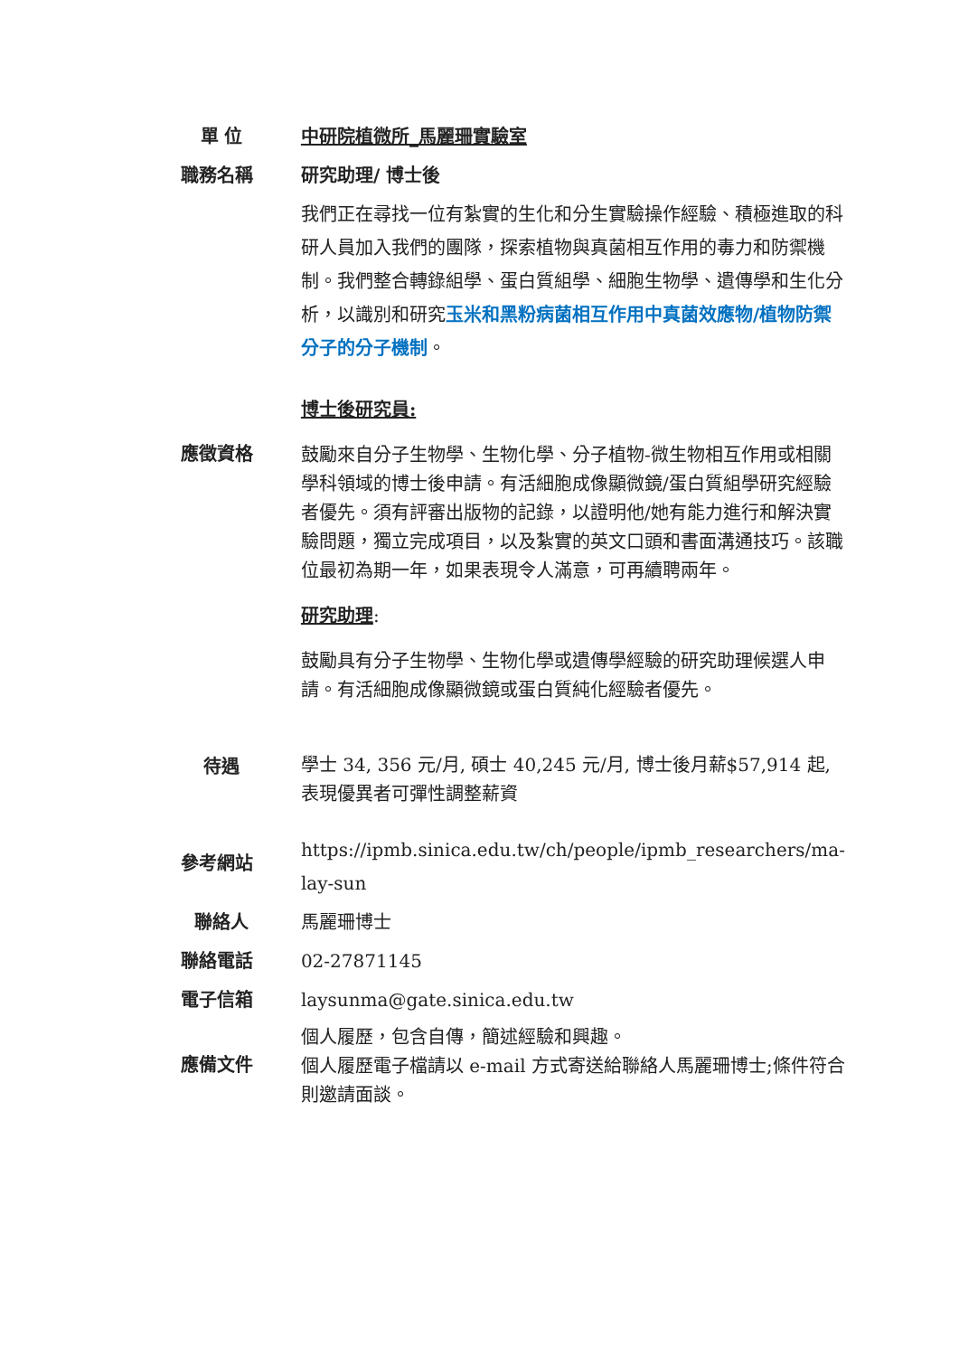| 單 位 | 中研院植微所_馬麗珊實驗室 |
| 職務名稱 | 研究助理/ 博士後 |
| | 我們正在尋找一位有紮實的生化和分生實驗操作經驗、積極進取的科研人員加入我們的團隊，探索植物與真菌相互作用的毒力和防禦機制。我們整合轉錄組學、蛋白質組學、細胞生物學、遺傳學和生化分析，以識別和研究 玉米和黑粉病菌相互作用中真菌效應物/植物防禦分子的分子機制 。 |
| 應徵資格 | 博士後研究員: 鼓勵來自分子生物學、生物化學、分子植物-微生物相互作用或相關學科領域的博士後申請。有活細胞成像顯微鏡/蛋白質組學研究經驗者優先。須有評審出版物的記錄，以證明他/她有能力進行和解決實驗問題，獨立完成項目，以及紮實的英文口頭和書面溝通技巧。該職位最初為期一年，如果表現令人滿意，可再續聘兩年。 研究助理 : 鼓勵具有分子生物學、生物化學或遺傳學經驗的研究助理候選人申請。有活細胞成像顯微鏡或蛋白質純化經驗者優先。 |
| 待遇 | 學士 34, 356 元/月, 碩士 40,245 元/月, 博士後月薪$57,914 起, 表現優異者可彈性調整薪資 |
| 參考網站 | https://ipmb.sinica.edu.tw/ch/people/ipmb_researchers/ma-lay-sun |
| 聯絡人 | 馬麗珊博士 |
| 聯絡電話 | 02-27871145 |
| 電子信箱 | laysunma@gate.sinica.edu.tw |
| 應備文件 | 個人履歷，包含自傳，簡述經驗和興趣。 個人履歷電子檔請以 e-mail 方式寄送給聯絡人馬麗珊博士;條件符合則邀請面談。 |